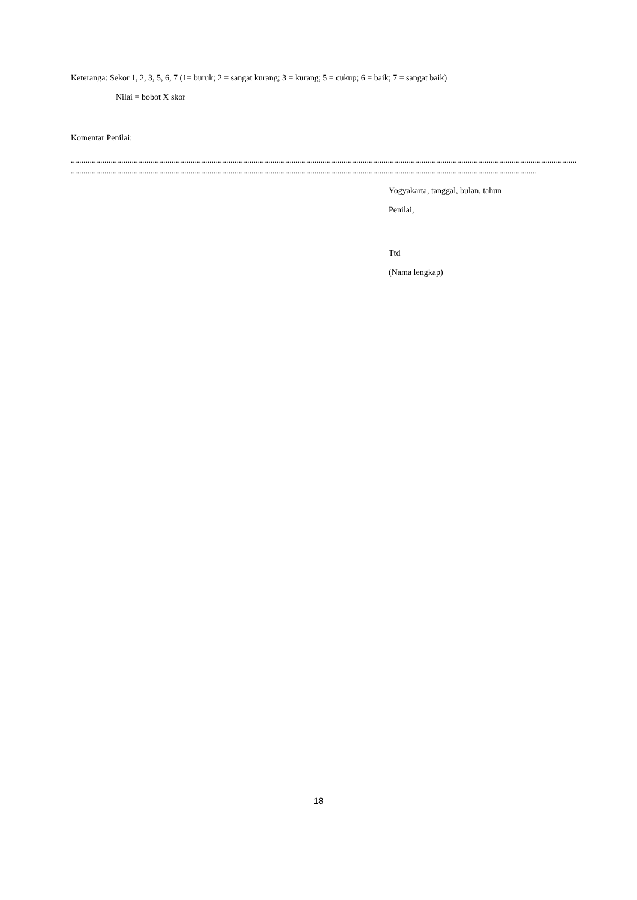Keteranga: Sekor 1, 2, 3, 5, 6, 7 (1= buruk; 2 = sangat kurang; 3 = kurang; 5 = cukup; 6 = baik; 7 = sangat baik)
Nilai = bobot X skor
Komentar Penilai:
.............................................................................................................................................................................................................................................................................
.......................................................................................................................................................................................................................................................
Yogyakarta, tanggal, bulan, tahun
Penilai,
Ttd
(Nama lengkap)
18